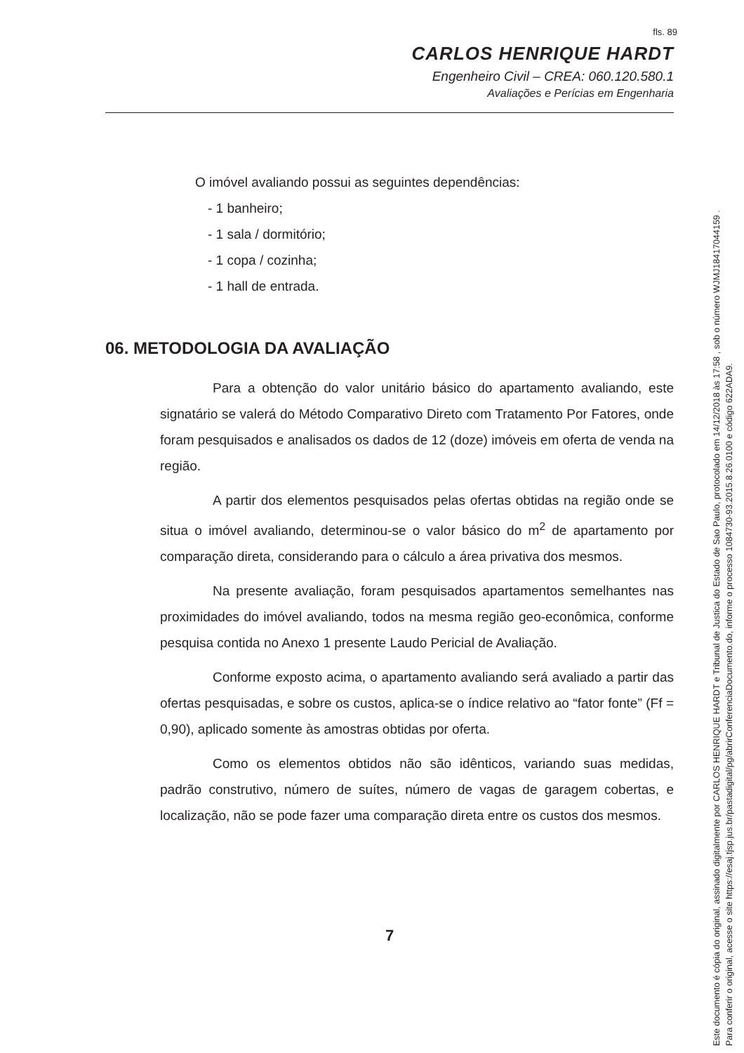fls. 89
CARLOS HENRIQUE HARDT
Engenheiro Civil – CREA: 060.120.580.1
Avaliações e Perícias em Engenharia
O imóvel avaliando possui as seguintes dependências:
- 1 banheiro;
- 1 sala / dormitório;
- 1 copa / cozinha;
- 1 hall de entrada.
06. METODOLOGIA DA AVALIAÇÃO
Para a obtenção do valor unitário básico do apartamento avaliando, este signatário se valerá do Método Comparativo Direto com Tratamento Por Fatores, onde foram pesquisados e analisados os dados de 12 (doze) imóveis em oferta de venda na região.
A partir dos elementos pesquisados pelas ofertas obtidas na região onde se situa o imóvel avaliando, determinou-se o valor básico do m<sup>2</sup> de apartamento por comparação direta, considerando para o cálculo a área privativa dos mesmos.
Na presente avaliação, foram pesquisados apartamentos semelhantes nas proximidades do imóvel avaliando, todos na mesma região geo-econômica, conforme pesquisa contida no Anexo 1 presente Laudo Pericial de Avaliação.
Conforme exposto acima, o apartamento avaliando será avaliado a partir das ofertas pesquisadas, e sobre os custos, aplica-se o índice relativo ao “fator fonte” (Ff = 0,90), aplicado somente às amostras obtidas por oferta.
Como os elementos obtidos não são idênticos, variando suas medidas, padrão construtivo, número de suítes, número de vagas de garagem cobertas, e localização, não se pode fazer uma comparação direta entre os custos dos mesmos.
7
Este documento é cópia do original, assinado digitalmente por CARLOS HENRIQUE HARDT e Tribunal de Justica do Estado de Sao Paulo, protocolado em 14/12/2018 às 17:58 , sob o número WJMJ18417044159 .
Para conferir o original, acesse o site https://esaj.tjsp.jus.br/pastadigital/pg/abrirConferenciaDocumento.do, informe o processo 1084730-93.2015.8.26.0100 e código 622ADA9.